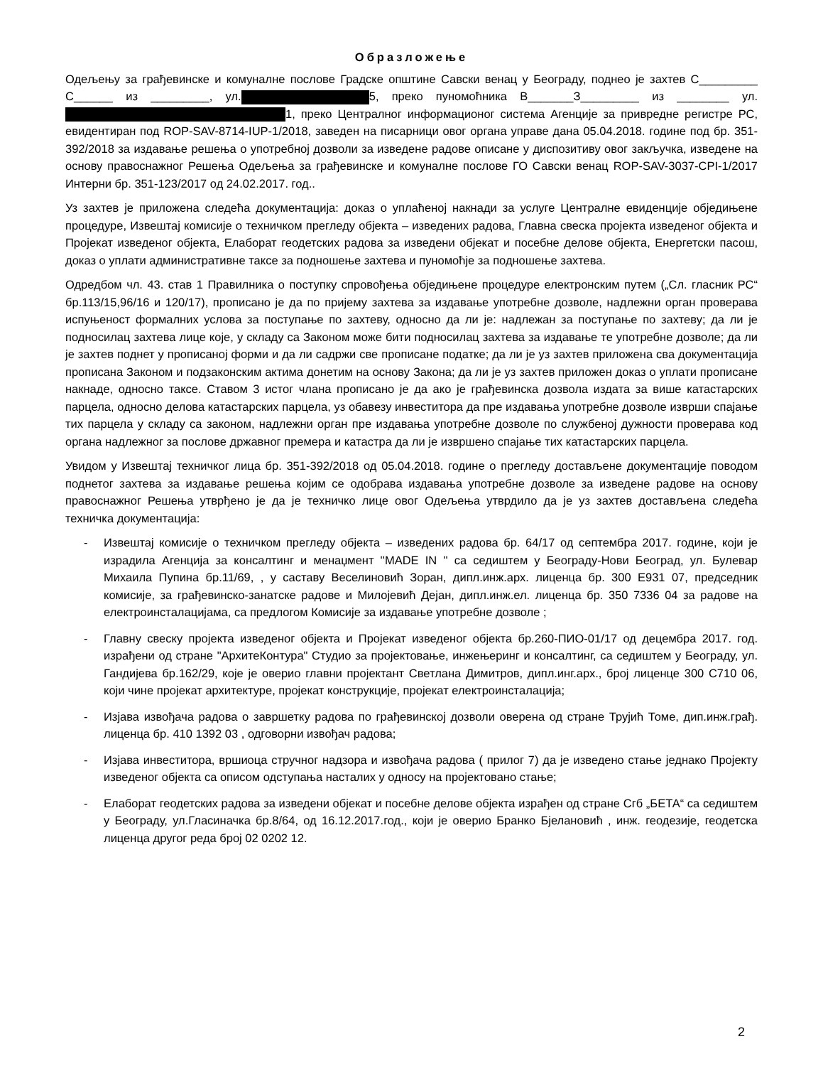Образложење
Одељењу за грађевинске и комуналне послове Градске општине Савски венац у Београду, поднео је захтев С_________ С______ из _________, ул. 5, преко пуномоћника В_______З_________ из ________ ул. 1, преко Централног информационог система Агенције за привредне регистре РС, евидентиран под ROP-SAV-8714-IUP-1/2018, заведен на писарници овог органа управе дана 05.04.2018. године под бр. 351-392/2018 за издавање решења о употребној дозволи за изведене радове описане у диспозитиву овог закључка, изведене на основу правоснажног Решења Одељења за грађевинске и комуналне послове ГО Савски венац ROP-SAV-3037-CPI-1/2017 Интерни бр. 351-123/2017 од 24.02.2017. год..
Уз захтев је приложена следећа документација: доказ о уплаћеној накнади за услуге Централне евиденције обједињене процедуре, Извештај комисије о техничком прегледу објекта – изведених радова, Главна свеска пројекта изведеног објекта и Пројекат изведеног објекта, Елаборат геодетских радова за изведени објекат и посебне делове објекта, Енергетски пасош, доказ о уплати административне таксе за подношење захтева и пуномоћје за подношење захтева.
Одредбом чл. 43. став 1 Правилника о поступку спровођења обједињене процедуре електронским путем („Сл. гласник РС“ бр.113/15,96/16 и 120/17), прописано је да по пријему захтева за издавање употребне дозволе, надлежни орган проверава испуњеност формалних услова за поступање по захтеву, односно да ли је: надлежан за поступање по захтеву; да ли је подносилац захтева лице које, у складу са Законом може бити подносилац захтева за издавање те употребне дозволе; да ли је захтев поднет у прописаној форми и да ли садржи све прописане податке; да ли је уз захтев приложена сва документација прописана Законом и подзаконским актима донетим на основу Закона; да ли је уз захтев приложен доказ о уплати прописане накнаде, односно таксе. Ставом 3 истог члана прописано је да ако је грађевинска дозвола издата за више катастарских парцела, односно делова катастарских парцела, уз обавезу инвеститора да пре издавања употребне дозволе изврши спајање тих парцела у складу са законом, надлежни орган пре издавања употребне дозволе по службеној дужности проверава код органа надлежног за послове државног премера и катастра да ли је извршено спајање тих катастарских парцела.
Увидом у Извештај техничког лица бр. 351-392/2018 од 05.04.2018. године о прегледу достављене документације поводом поднетог захтева за издавање решења којим се одобрава издавања употребне дозволе за изведене радове на основу правоснажног Решења утврђено је да је техничко лице овог Одељења утврдило да је уз захтев достављена следећа техничка документација:
- Извештај комисије о техничком прегледу објекта – изведених радова бр. 64/17 од септембра 2017. године, који је израдила Агенција за консалтинг и менаџмент ''MADE IN '' са седиштем у Београду-Нови Београд, ул. Булевар Михаила Пупина бр.11/69, , у саставу Веселиновић Зоран, дипл.инж.арх. лиценца бр. 300 Е931 07, председник комисије, за грађевинско-занатске радове и Милојевић Дејан, дипл.инж.ел. лиценца бр. 350 7336 04 за радове на електроинсталацијама, са предлогом Комисије за издавање употребне дозволе ;
- Главну свеску пројекта изведеног објекта и Пројекат изведеног објекта бр.260-ПИО-01/17 од децембра 2017. год. израђени од стране "АрхитеКонтура" Студио за пројектовање, инжењеринг и консалтинг, са седиштем у Београду, ул. Гандијева бр.162/29, које је оверио главни пројектант Светлана Димитров, дипл.инг.арх., број лиценце 300 С710 06, који чине пројекат архитектуре, пројекат конструкције, пројекат електроинсталација;
- Изјава извођача радова о завршетку радова по грађевинској дозволи оверена од стране Трујић Томе, дип.инж.грађ. лиценца бр. 410 1392 03 , одговорни извођач радова;
- Изјава инвеститора, вршиоца стручног надзора и извођача радова ( прилог 7) да је изведено стање једнако Пројекту изведеног објекта са описом одступања насталих у односу на пројектовано стање;
- Елаборат геодетских радова за изведени објекат и посебне делове објекта израђен од стране Сгб „БЕТА“ са седиштем у Београду, ул.Гласиначка бр.8/64, од 16.12.2017.год., који је оверио Бранко Бјелановић , инж. геодезије, геодетска лиценца другог реда број 02 0202 12.
2